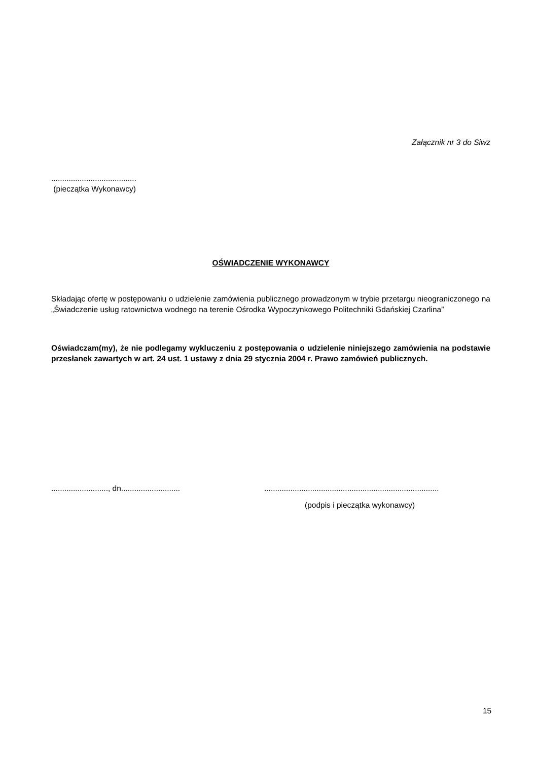Załącznik nr 3 do Siwz
.......................................
(pieczątka Wykonawcy)
OŚWIADCZENIE WYKONAWCY
Składając ofertę w postępowaniu o udzielenie zamówienia publicznego prowadzonym w trybie przetargu nieograniczonego na „Świadczenie usług ratownictwa wodnego na terenie Ośrodka Wypoczynkowego Politechniki Gdańskiej Czarlina”
Oświadczam(my), że nie podlegamy wykluczeniu z postępowania o udzielenie niniejszego zamówienia na podstawie przesłanek zawartych w art. 24 ust. 1 ustawy z dnia 29 stycznia 2004 r. Prawo zamówień publicznych.
.........................., dn...........................
................................................................................
(podpis i pieczątka wykonawcy)
15